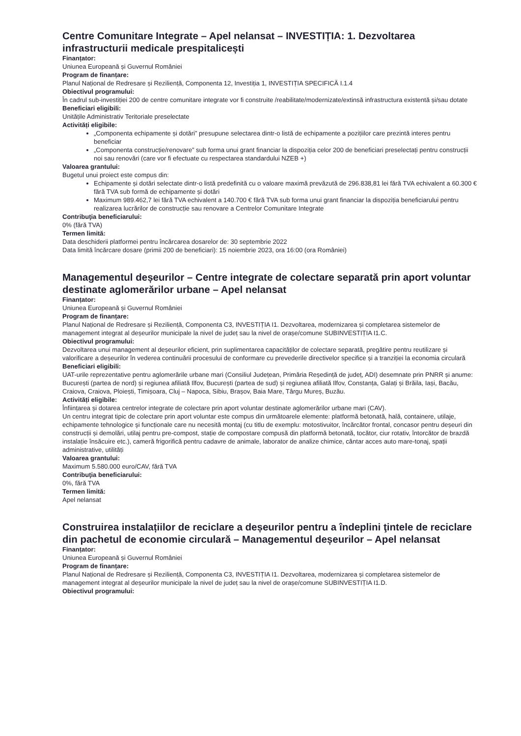Centre Comunitare Integrate – Apel nelansat – INVESTIȚIA: 1. Dezvoltarea infrastructurii medicale prespitalicești
Finanțator:
Uniunea Europeană și Guvernul României
Program de finanțare:
Planul Național de Redresare și Reziliență, Componenta 12, Investiția 1, INVESTIȚIA SPECIFICĂ I.1.4
Obiectivul programului:
În cadrul sub-investiției 200 de centre comunitare integrate vor fi construite /reabilitate/modernizate/extinsă infrastructura existentă și/sau dotate
Beneficiari eligibili:
Unitățile Administrativ Teritoriale preselectate
Activități eligibile:
„Componenta echipamente și dotări” presupune selectarea dintr-o listă de echipamente a pozițiilor care prezintă interes pentru beneficiar
„Componenta construcție/renovare” sub forma unui grant financiar la dispoziția celor 200 de beneficiari preselectați pentru construcții noi sau renovări (care vor fi efectuate cu respectarea standardului NZEB +)
Valoarea grantului:
Bugetul unui proiect este compus din:
Echipamente și dotări selectate dintr-o listă predefinită cu o valoare maximă prevăzută de 296.838,81 lei fără TVA echivalent a 60.300 € fără TVA sub formă de echipamente și dotări
Maximum 989.462,7 lei fără TVA echivalent a 140.700 € fără TVA sub forma unui grant financiar la dispoziția beneficiarului pentru realizarea lucrărilor de construcție sau renovare a Centrelor Comunitare Integrate
Contribuţia beneficiarului:
0% (fără TVA)
Termen limită:
Data deschiderii platformei pentru încărcarea dosarelor de: 30 septembrie 2022
Data limită încărcare dosare (primii 200 de beneficiari): 15 noiembrie 2023, ora 16:00 (ora României)
Managementul deșeurilor – Centre integrate de colectare separată prin aport voluntar destinate aglomerărilor urbane – Apel nelansat
Finanțator:
Uniunea Europeană și Guvernul României
Program de finanțare:
Planul Național de Redresare și Reziliență, Componenta C3, INVESTIȚIA I1. Dezvoltarea, modernizarea și completarea sistemelor de management integrat al deșeurilor municipale la nivel de județ sau la nivel de orașe/comune SUBINVESTIȚIA I1.C.
Obiectivul programului:
Dezvoltarea unui management al deșeurilor eficient, prin suplimentarea capacităților de colectare separată, pregătire pentru reutilizare și valorificare a deșeurilor în vederea continuării procesului de conformare cu prevederile directivelor specifice și a tranziției la economia circulară
Beneficiari eligibili:
UAT-urile reprezentative pentru aglomerările urbane mari (Consiliul Județean, Primăria Reședință de județ, ADI) desemnate prin PNRR și anume: București (partea de nord) și regiunea afiliată Ilfov, București (partea de sud) și regiunea afiliată Ilfov, Constanța, Galați și Brăila, Iași, Bacău, Craiova, Craiova, Ploiești, Timișoara, Cluj – Napoca, Sibiu, Brașov, Baia Mare, Târgu Mureș, Buzău.
Activități eligibile:
Înființarea și dotarea centrelor integrate de colectare prin aport voluntar destinate aglomerărilor urbane mari (CAV).
Un centru integrat tipic de colectare prin aport voluntar este compus din următoarele elemente: platformă betonată, hală, containere, utilaje, echipamente tehnologice şi funcționale care nu necesită montaj (cu titlu de exemplu: motostivuitor, încărcător frontal, concasor pentru deșeuri din construcții și demolări, utilaj pentru pre-compost, stație de compostare compusă din platformă betonată, tocător, ciur rotativ, întorcător de brazdă instalație însăcuire etc.), cameră frigorifică pentru cadavre de animale, laborator de analize chimice, cântar acces auto mare-tonaj, spații administrative, utilități
Valoarea grantului:
Maximum 5.580.000 euro/CAV, fără TVA
Contribuţia beneficiarului:
0%, fără TVA
Termen limită:
Apel nelansat
Construirea instalațiilor de reciclare a deșeurilor pentru a îndeplini ţintele de reciclare din pachetul de economie circulară – Managementul deșeurilor – Apel nelansat
Finanțator:
Uniunea Europeană și Guvernul României
Program de finanțare:
Planul Național de Redresare și Reziliență, Componenta C3, INVESTIȚIA I1. Dezvoltarea, modernizarea și completarea sistemelor de management integrat al deșeurilor municipale la nivel de județ sau la nivel de orașe/comune SUBINVESTIȚIA I1.D.
Obiectivul programului: